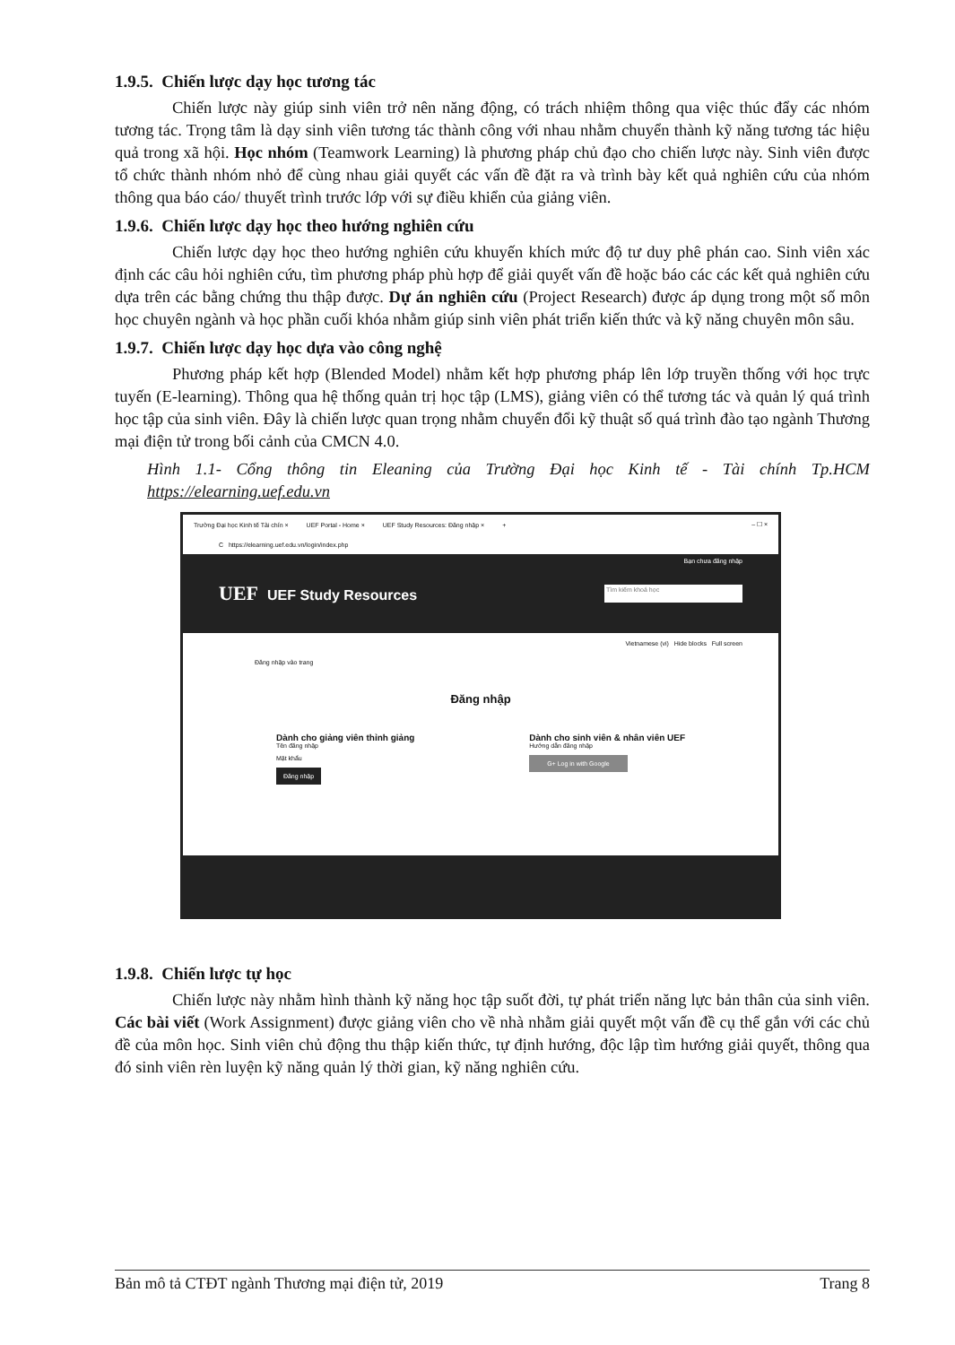1.9.5. Chiến lược dạy học tương tác
Chiến lược này giúp sinh viên trở nên năng động, có trách nhiệm thông qua việc thúc đẩy các nhóm tương tác. Trọng tâm là dạy sinh viên tương tác thành công với nhau nhằm chuyển thành kỹ năng tương tác hiệu quả trong xã hội. Học nhóm (Teamwork Learning) là phương pháp chủ đạo cho chiến lược này. Sinh viên được tổ chức thành nhóm nhỏ để cùng nhau giải quyết các vấn đề đặt ra và trình bày kết quả nghiên cứu của nhóm thông qua báo cáo/ thuyết trình trước lớp với sự điều khiển của giảng viên.
1.9.6. Chiến lược dạy học theo hướng nghiên cứu
Chiến lược dạy học theo hướng nghiên cứu khuyến khích mức độ tư duy phê phán cao. Sinh viên xác định các câu hỏi nghiên cứu, tìm phương pháp phù hợp để giải quyết vấn đề hoặc báo các các kết quả nghiên cứu dựa trên các bằng chứng thu thập được. Dự án nghiên cứu (Project Research) được áp dụng trong một số môn học chuyên ngành và học phần cuối khóa nhằm giúp sinh viên phát triển kiến thức và kỹ năng chuyên môn sâu.
1.9.7. Chiến lược dạy học dựa vào công nghệ
Phương pháp kết hợp (Blended Model) nhằm kết hợp phương pháp lên lớp truyền thống với học trực tuyến (E-learning). Thông qua hệ thống quản trị học tập (LMS), giảng viên có thể tương tác và quản lý quá trình học tập của sinh viên. Đây là chiến lược quan trọng nhằm chuyển đổi kỹ thuật số quá trình đào tạo ngành Thương mại điện tử trong bối cảnh của CMCN 4.0.
Hình 1.1- Cổng thông tin Eleaning của Trường Đại học Kinh tế - Tài chính Tp.HCM https://elearning.uef.edu.vn
Trường Đại học Kinh tế Tài chín × UEF Portal - Home × UEF Study Resources: Đăng nhập × + – ☐ ×
C https://elearning.uef.edu.vn/login/index.php
Bạn chưa đăng nhập
UEF UEF Study Resources
Tìm kiếm khoá học
Vietnamese (vi) Hide blocks Full screen
Đăng nhập vào trang
Đăng nhập
Dành cho giảng viên thỉnh giảng
Tên đăng nhập
Mật khẩu
Đăng nhập
Dành cho sinh viên & nhân viên UEF
Hướng dẫn đăng nhập
G+ Log in with Google
1.9.8. Chiến lược tự học
Chiến lược này nhằm hình thành kỹ năng học tập suốt đời, tự phát triển năng lực bản thân của sinh viên. Các bài viết (Work Assignment) được giảng viên cho về nhà nhằm giải quyết một vấn đề cụ thể gắn với các chủ đề của môn học. Sinh viên chủ động thu thập kiến thức, tự định hướng, độc lập tìm hướng giải quyết, thông qua đó sinh viên rèn luyện kỹ năng quản lý thời gian, kỹ năng nghiên cứu.
Bản mô tả CTĐT ngành Thương mại điện tử, 2019 Trang 8